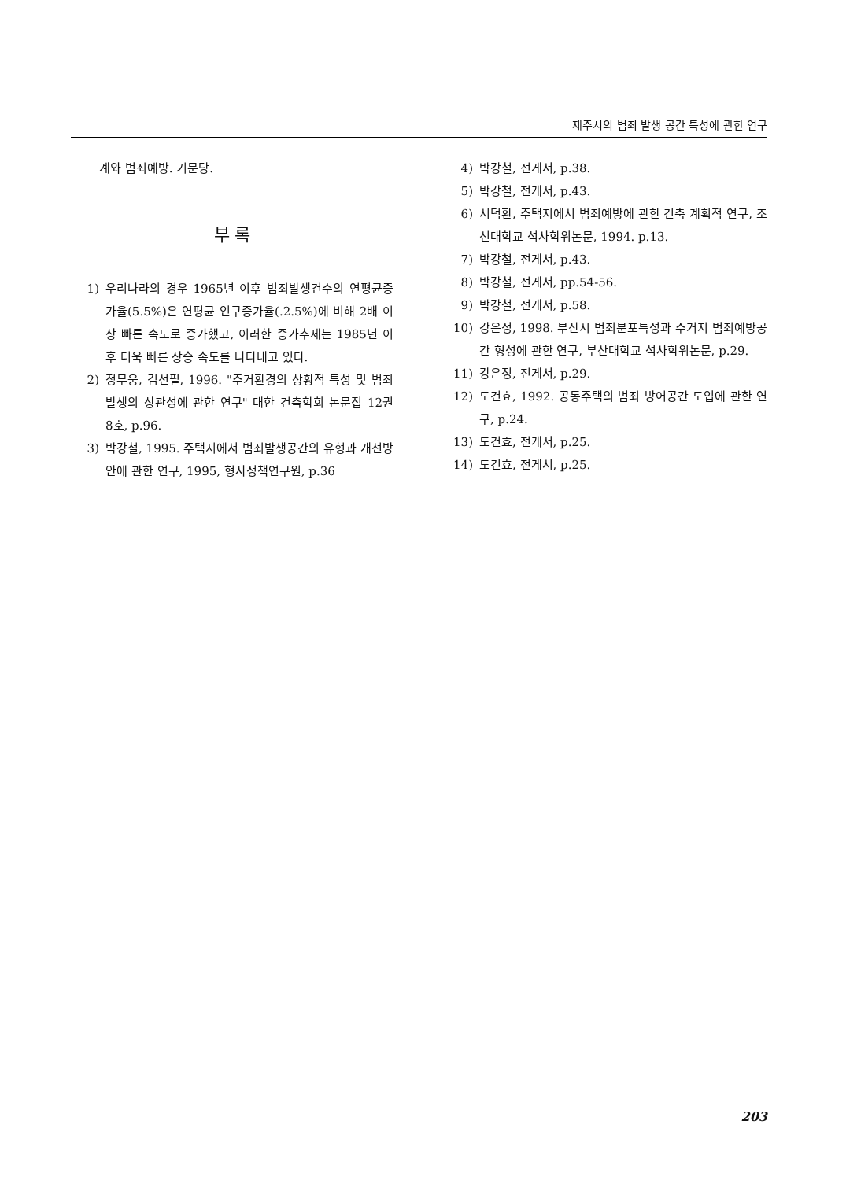제주시의 범죄 발생 공간 특성에 관한 연구
계와 범죄예방. 기문당.
부 록
1) 우리나라의 경우 1965년 이후 범죄발생건수의 연평균증가율(5.5%)은 연평균 인구증가율(.2.5%)에 비해 2배 이상 빠른 속도로 증가했고, 이러한 증가추세는 1985년 이후 더욱 빠른 상승 속도를 나타내고 있다.
2) 정무웅, 김선필, 1996. "주거환경의 상황적 특성 및 범죄발생의 상관성에 관한 연구" 대한 건축학회 논문집 12권 8호, p.96.
3) 박강철, 1995. 주택지에서 범죄발생공간의 유형과 개선방안에 관한 연구, 1995, 형사정책연구원, p.36
4) 박강철, 전게서, p.38.
5) 박강철, 전게서, p.43.
6) 서덕환, 주택지에서 범죄예방에 관한 건축 계획적 연구, 조선대학교 석사학위논문, 1994. p.13.
7) 박강철, 전게서, p.43.
8) 박강철, 전게서, pp.54-56.
9) 박강철, 전게서, p.58.
10) 강은정, 1998. 부산시 범죄분포특성과 주거지 범죄예방공간 형성에 관한 연구, 부산대학교 석사학위논문, p.29.
11) 강은정, 전게서, p.29.
12) 도건효, 1992. 공동주택의 범죄 방어공간 도입에 관한 연구, p.24.
13) 도건효, 전게서, p.25.
14) 도건효, 전게서, p.25.
203